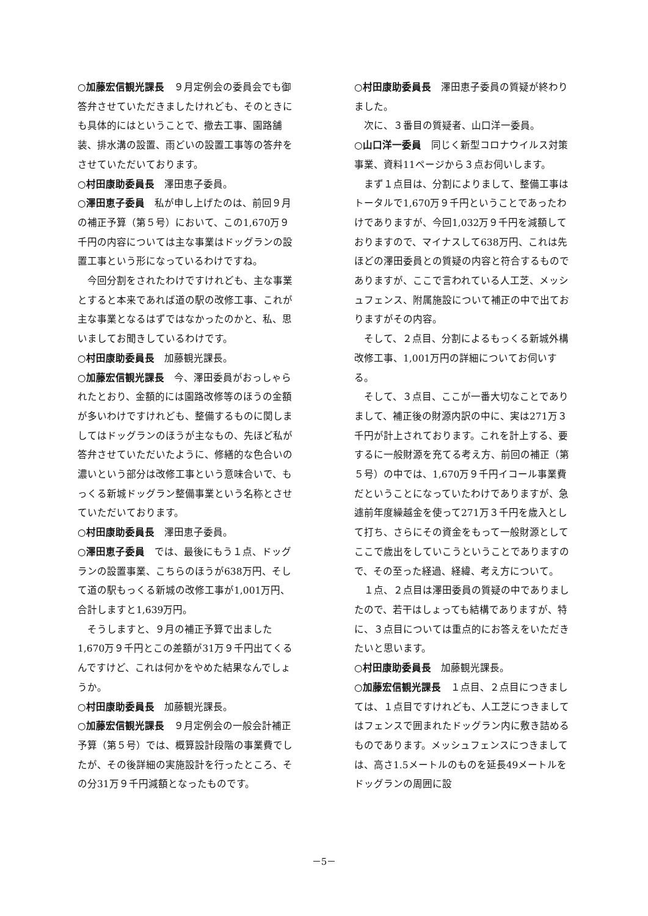○加藤宏信観光課長　９月定例会の委員会でも御答弁させていただきましたけれども、そのときにも具体的にはということで、撤去工事、園路舗装、排水溝の設置、雨どいの設置工事等の答弁をさせていただいております。
○村田康助委員長　澤田恵子委員。
○澤田恵子委員　私が申し上げたのは、前回９月の補正予算（第５号）において、この1,670万９千円の内容については主な事業はドッグランの設置工事という形になっているわけですね。
今回分割をされたわけですけれども、主な事業とすると本来であれば道の駅の改修工事、これが主な事業となるはずではなかったのかと、私、思いましてお聞きしているわけです。
○村田康助委員長　加藤観光課長。
○加藤宏信観光課長　今、澤田委員がおっしゃられたとおり、金額的には園路改修等のほうの金額が多いわけですけれども、整備するものに関しましてはドッグランのほうが主なもの、先ほど私が答弁させていただいたように、修繕的な色合いの濃いという部分は改修工事という意味合いで、もっくる新城ドッグラン整備事業という名称とさせていただいております。
○村田康助委員長　澤田恵子委員。
○澤田恵子委員　では、最後にもう１点、ドッグランの設置事業、こちらのほうが638万円、そして道の駅もっくる新城の改修工事が1,001万円、合計しますと1,639万円。
そうしますと、９月の補正予算で出ました1,670万９千円とこの差額が31万９千円出てくるんですけど、これは何かをやめた結果なんでしょうか。
○村田康助委員長　加藤観光課長。
○加藤宏信観光課長　９月定例会の一般会計補正予算（第５号）では、概算設計段階の事業費でしたが、その後詳細の実施設計を行ったところ、その分31万９千円減額となったものです。
○村田康助委員長　澤田恵子委員の質疑が終わりました。
次に、３番目の質疑者、山口洋一委員。
○山口洋一委員　同じく新型コロナウイルス対策事業、資料11ページから３点お伺いします。
まず１点目は、分割によりまして、整備工事はトータルで1,670万９千円ということであったわけでありますが、今回1,032万９千円を減額しておりますので、マイナスして638万円、これは先ほどの澤田委員との質疑の内容と符合するものでありますが、ここで言われている人工芝、メッシュフェンス、附属施設について補正の中で出ておりますがその内容。
そして、２点目、分割によるもっくる新城外構改修工事、1,001万円の詳細についてお伺いする。
そして、３点目、ここが一番大切なことでありまして、補正後の財源内訳の中に、実は271万３千円が計上されております。これを計上する、要するに一般財源を充てる考え方、前回の補正（第５号）の中では、1,670万９千円イコール事業費だということになっていたわけでありますが、急遽前年度繰越金を使って271万３千円を歳入として打ち、さらにその資金をもって一般財源としてここで歳出をしていこうということでありますので、その至った経過、経緯、考え方について。
１点、２点目は澤田委員の質疑の中でありましたので、若干はしょっても結構でありますが、特に、３点目については重点的にお答えをいただきたいと思います。
○村田康助委員長　加藤観光課長。
○加藤宏信観光課長　１点目、２点目につきましては、１点目ですけれども、人工芝につきましてはフェンスで囲まれたドッグラン内に敷き詰めるものであります。メッシュフェンスにつきましては、高さ1.5メートルのものを延長49メートルをドッグランの周囲に設
－5－